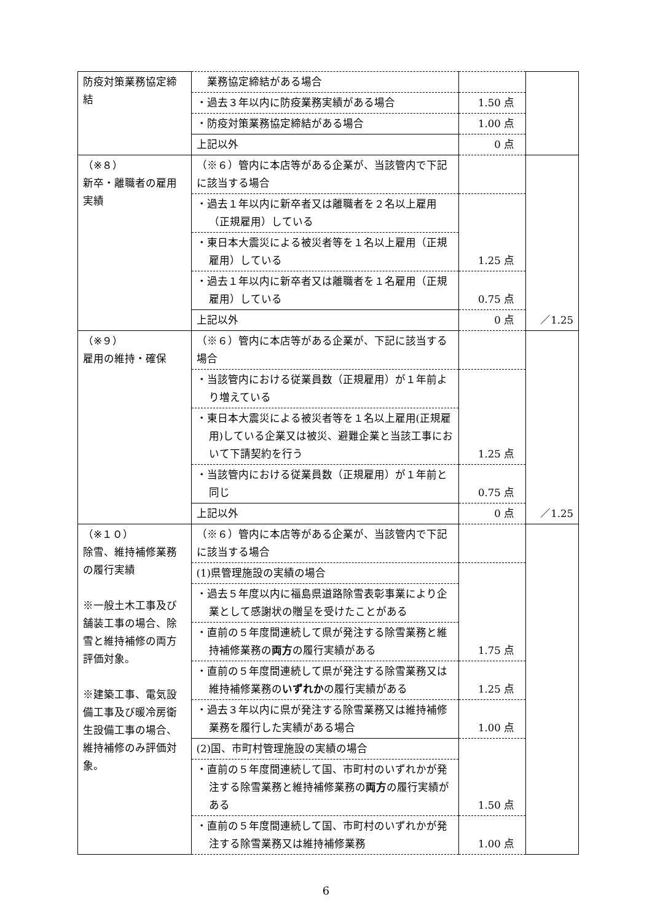| 防疫対策業務協定締結 | 業務協定締結がある場合 | | |
| | ・過去３年以内に防疫業務実績がある場合 | 1.50 点 | |
| | ・防疫対策業務協定締結がある場合 | 1.00 点 | |
| | 上記以外 | 0 点 | |
| （※８） 新卒・離職者の雇用実績 | （※６）管内に本店等がある企業が、当該管内で下記に該当する場合 | | ／1.25 |
| | ・過去１年以内に新卒者又は離職者を２名以上雇用（正規雇用）している | 1.25 点 | |
| | ・東日本大震災による被災者等を１名以上雇用（正規雇用）している | | |
| | ・過去１年以内に新卒者又は離職者を１名雇用（正規雇用）している | 0.75 点 | |
| | 上記以外 | 0 点 | |
| （※９） 雇用の維持・確保 | （※６）管内に本店等がある企業が、下記に該当する場合 | | ／1.25 |
| | ・当該管内における従業員数（正規雇用）が１年前より増えている | 1.25 点 | |
| | ・東日本大震災による被災者等を１名以上雇用(正規雇用)している企業又は被災、避難企業と当該工事において下請契約を行う | | |
| | ・当該管内における従業員数（正規雇用）が１年前と同じ | 0.75 点 | |
| | 上記以外 | 0 点 | |
| （※１０） 除雪、維持補修業務の履行実績 ※一般土木工事及び舗装工事の場合、除雪と維持補修の両方評価対象。 ※建築工事、電気設備工事及び暖冷房衛生設備工事の場合、維持補修のみ評価対象。 | （※６）管内に本店等がある企業が、当該管内で下記に該当する場合 | | |
| | (1)県管理施設の実績の場合 | 1.75 点 | |
| | ・過去５年度以内に福島県道路除雪表彰事業により企業として感謝状の贈呈を受けたことがある | | |
| | ・直前の５年度間連続して県が発注する除雪業務と維持補修業務の 両方 の履行実績がある | | |
| | ・直前の５年度間連続して県が発注する除雪業務又は維持補修業務の いずれか の履行実績がある | 1.25 点 | |
| | ・過去３年以内に県が発注する除雪業務又は維持補修業務を履行した実績がある場合 | 1.00 点 | |
| | (2)国、市町村管理施設の実績の場合 | 1.50 点 | |
| | ・直前の５年度間連続して国、市町村のいずれかが発注する除雪業務と維持補修業務の 両方 の履行実績がある | | |
| | ・直前の５年度間連続して国、市町村のいずれかが発注する除雪業務又は維持補修業務 | 1.00 点 | |
6